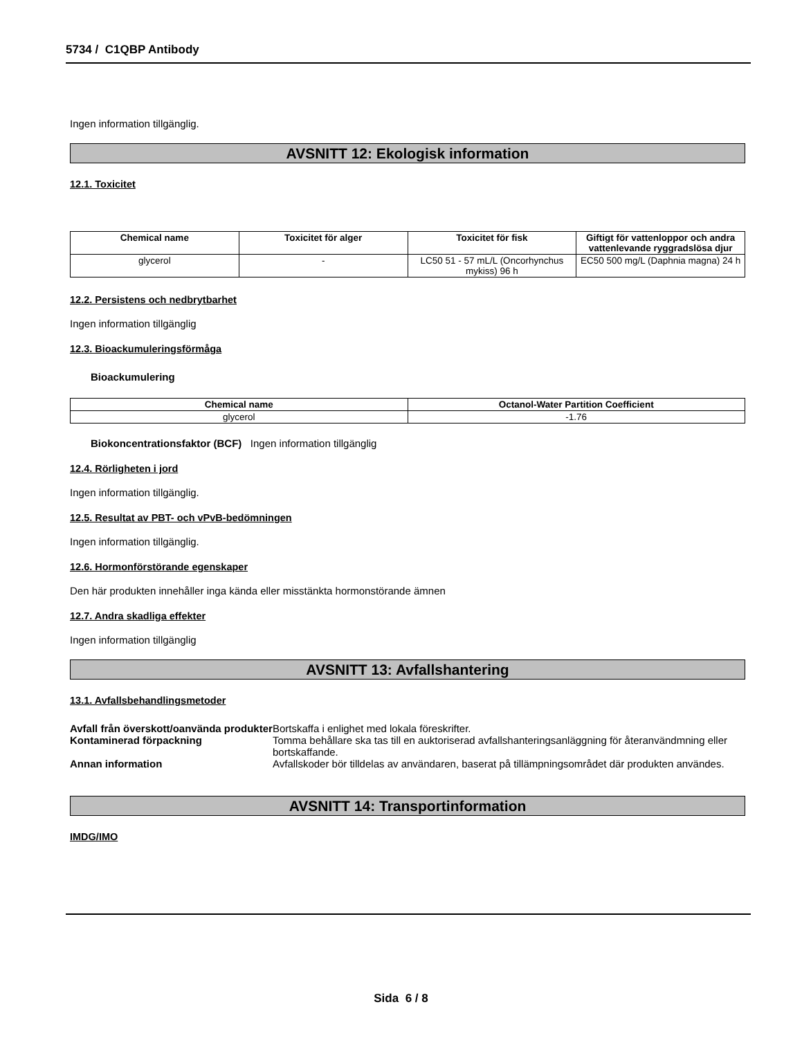5734 / C1QBP Antibody
Ingen information tillgänglig.
AVSNITT 12: Ekologisk information
12.1. Toxicitet
| Chemical name | Toxicitet för alger | Toxicitet för fisk | Giftigt för vattenloppor och andra vattenlevande ryggradslösa djur |
| --- | --- | --- | --- |
| glycerol | - | LC50 51 - 57 mL/L (Oncorhynchus mykiss) 96 h | EC50 500 mg/L (Daphnia magna) 24 h |
12.2. Persistens och nedbrytbarhet
Ingen information tillgänglig
12.3. Bioackumuleringsförmåga
Bioackumulering
| Chemical name | Octanol-Water Partition Coefficient |
| --- | --- |
| glycerol | -1.76 |
Biokoncentrationsfaktor (BCF) Ingen information tillgänglig
12.4. Rörligheten i jord
Ingen information tillgänglig.
12.5. Resultat av PBT- och vPvB-bedömningen
Ingen information tillgänglig.
12.6. Hormonförstörande egenskaper
Den här produkten innehåller inga kända eller misstänkta hormonstörande ämnen
12.7. Andra skadliga effekter
Ingen information tillgänglig
AVSNITT 13: Avfallshantering
13.1. Avfallsbehandlingsmetoder
Avfall från överskott/oanvända produkter
Bortskaffa i enlighet med lokala föreskrifter.
Kontaminerad förpackning Tomma behållare ska tas till en auktoriserad avfallshanteringsanläggning för återanvändmning eller bortskaffande.
Annan information Avfallskoder bör tilldelas av användaren, baserat på tillämpningsområdet där produkten användes.
AVSNITT 14: Transportinformation
IMDG/IMO
Sida 6 / 8